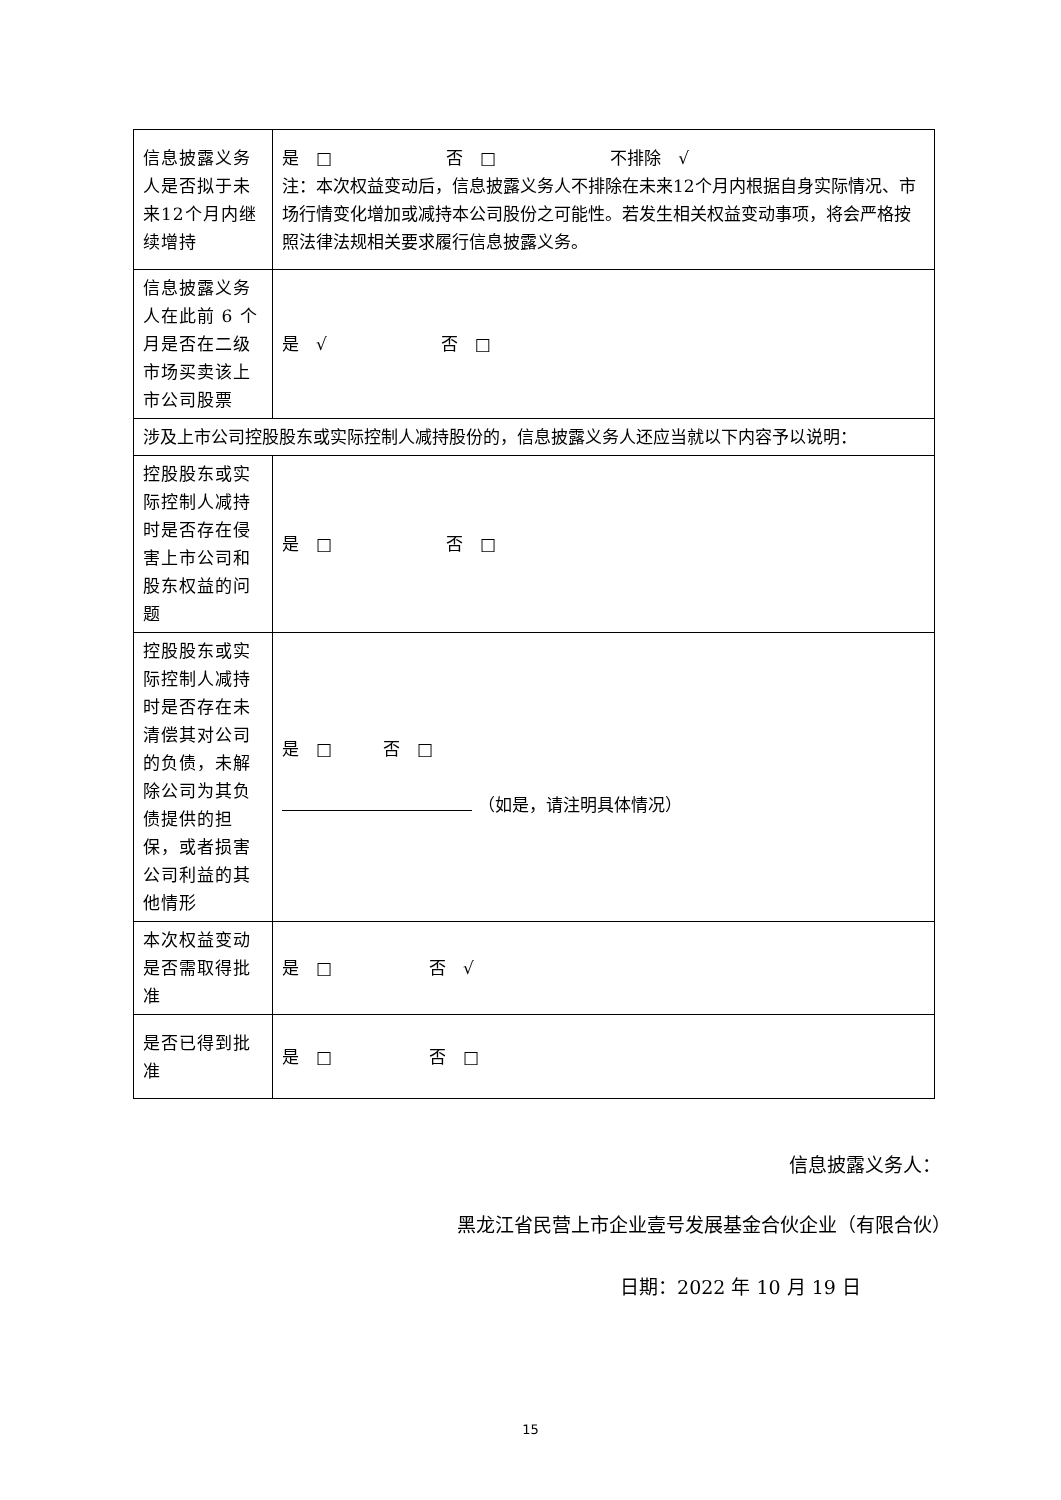| 信息披露义务人是否拟于未来12个月内继续增持 | 是 □ 否 □ 不排除 √ 注：本次权益变动后，信息披露义务人不排除在未来12个月内根据自身实际情况、市场行情变化增加或减持本公司股份之可能性。若发生相关权益变动事项，将会严格按照法律法规相关要求履行信息披露义务。 |
| 信息披露义务人在此前 6 个月是否在二级市场买卖该上市公司股票 | 是 √ 否 □ |
| 涉及上市公司控股股东或实际控制人减持股份的，信息披露义务人还应当就以下内容予以说明： | |
| 控股股东或实际控制人减持时是否存在侵害上市公司和股东权益的问题 | 是 □ 否 □ |
| 控股股东或实际控制人减持时是否存在未清偿其对公司的负债，未解除公司为其负债提供的担保，或者损害公司利益的其他情形 | 是 □ 否 □ （如是，请注明具体情况） |
| 本次权益变动是否需取得批准 | 是 □ 否 √ |
| 是否已得到批准 | 是 □ 否 □ |
信息披露义务人：
黑龙江省民营上市企业壹号发展基金合伙企业（有限合伙）
日期：2022 年 10 月 19 日
15